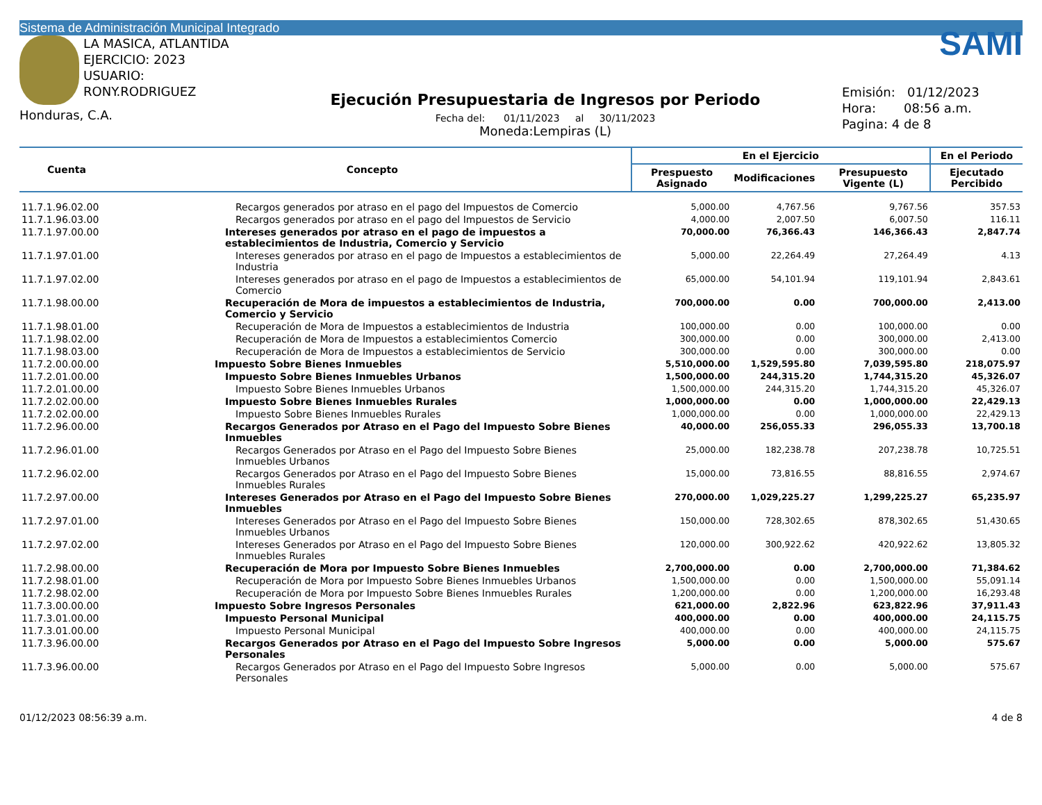Sistema de Administración Municipal Integrado
LA MASICA, ATLANTIDA
EJERCICIO: 2023
USUARIO: RONY.RODRIGUEZ
Honduras, C.A.
Ejecución Presupuestaria de Ingresos por Periodo
Fecha del: 01/11/2023 al 30/11/2023
Moneda:Lempiras (L)
SAMI
Emisión: 01/12/2023
Hora: 08:56 a.m.
Pagina: 4 de 8
| Cuenta | Concepto | En el Ejercicio | | | En el Periodo |
| --- | --- | --- | --- | --- | --- |
| | | Prespuesto Asignado | Modificaciones | Presupuesto Vigente (L) | Ejecutado Percibido |
| 11.7.1.96.02.00 | Recargos generados por atraso en el pago del Impuestos de Comercio | 5,000.00 | 4,767.56 | 9,767.56 | 357.53 |
| 11.7.1.96.03.00 | Recargos generados por atraso en el pago del Impuestos de Servicio | 4,000.00 | 2,007.50 | 6,007.50 | 116.11 |
| 11.7.1.97.00.00 | Intereses generados por atraso en el pago de impuestos a establecimientos de Industria, Comercio y Servicio | 70,000.00 | 76,366.43 | 146,366.43 | 2,847.74 |
| 11.7.1.97.01.00 | Intereses generados por atraso en el pago de Impuestos a establecimientos de Industria | 5,000.00 | 22,264.49 | 27,264.49 | 4.13 |
| 11.7.1.97.02.00 | Intereses generados por atraso en el pago de Impuestos a establecimientos de Comercio | 65,000.00 | 54,101.94 | 119,101.94 | 2,843.61 |
| 11.7.1.98.00.00 | Recuperación de Mora de impuestos a establecimientos de Industria, Comercio y Servicio | 700,000.00 | 0.00 | 700,000.00 | 2,413.00 |
| 11.7.1.98.01.00 | Recuperación de Mora de Impuestos a establecimientos de Industria | 100,000.00 | 0.00 | 100,000.00 | 0.00 |
| 11.7.1.98.02.00 | Recuperación de Mora de Impuestos a establecimientos Comercio | 300,000.00 | 0.00 | 300,000.00 | 2,413.00 |
| 11.7.1.98.03.00 | Recuperación de Mora de Impuestos a establecimientos de Servicio | 300,000.00 | 0.00 | 300,000.00 | 0.00 |
| 11.7.2.00.00.00 | Impuesto Sobre Bienes Inmuebles | 5,510,000.00 | 1,529,595.80 | 7,039,595.80 | 218,075.97 |
| 11.7.2.01.00.00 | Impuesto Sobre Bienes Inmuebles Urbanos | 1,500,000.00 | 244,315.20 | 1,744,315.20 | 45,326.07 |
| 11.7.2.01.00.00 | Impuesto Sobre Bienes Inmuebles Urbanos | 1,500,000.00 | 244,315.20 | 1,744,315.20 | 45,326.07 |
| 11.7.2.02.00.00 | Impuesto Sobre Bienes Inmuebles Rurales | 1,000,000.00 | 0.00 | 1,000,000.00 | 22,429.13 |
| 11.7.2.02.00.00 | Impuesto Sobre Bienes Inmuebles Rurales | 1,000,000.00 | 0.00 | 1,000,000.00 | 22,429.13 |
| 11.7.2.96.00.00 | Recargos Generados por Atraso en el Pago del Impuesto Sobre Bienes Inmuebles | 40,000.00 | 256,055.33 | 296,055.33 | 13,700.18 |
| 11.7.2.96.01.00 | Recargos Generados por Atraso en el Pago del Impuesto Sobre Bienes Inmuebles Urbanos | 25,000.00 | 182,238.78 | 207,238.78 | 10,725.51 |
| 11.7.2.96.02.00 | Recargos Generados por Atraso en el Pago del Impuesto Sobre Bienes Inmuebles Rurales | 15,000.00 | 73,816.55 | 88,816.55 | 2,974.67 |
| 11.7.2.97.00.00 | Intereses Generados por Atraso en el Pago del Impuesto Sobre Bienes Inmuebles | 270,000.00 | 1,029,225.27 | 1,299,225.27 | 65,235.97 |
| 11.7.2.97.01.00 | Intereses Generados por Atraso en el Pago del Impuesto Sobre Bienes Inmuebles Urbanos | 150,000.00 | 728,302.65 | 878,302.65 | 51,430.65 |
| 11.7.2.97.02.00 | Intereses Generados por Atraso en el Pago del Impuesto Sobre Bienes Inmuebles Rurales | 120,000.00 | 300,922.62 | 420,922.62 | 13,805.32 |
| 11.7.2.98.00.00 | Recuperación de Mora por Impuesto Sobre Bienes Inmuebles | 2,700,000.00 | 0.00 | 2,700,000.00 | 71,384.62 |
| 11.7.2.98.01.00 | Recuperación de Mora por Impuesto Sobre Bienes Inmuebles Urbanos | 1,500,000.00 | 0.00 | 1,500,000.00 | 55,091.14 |
| 11.7.2.98.02.00 | Recuperación de Mora por Impuesto Sobre Bienes Inmuebles Rurales | 1,200,000.00 | 0.00 | 1,200,000.00 | 16,293.48 |
| 11.7.3.00.00.00 | Impuesto Sobre Ingresos Personales | 621,000.00 | 2,822.96 | 623,822.96 | 37,911.43 |
| 11.7.3.01.00.00 | Impuesto Personal Municipal | 400,000.00 | 0.00 | 400,000.00 | 24,115.75 |
| 11.7.3.01.00.00 | Impuesto Personal Municipal | 400,000.00 | 0.00 | 400,000.00 | 24,115.75 |
| 11.7.3.96.00.00 | Recargos Generados por Atraso en el Pago del Impuesto Sobre Ingresos Personales | 5,000.00 | 0.00 | 5,000.00 | 575.67 |
| 11.7.3.96.00.00 | Recargos Generados por Atraso en el Pago del Impuesto Sobre Ingresos Personales | 5,000.00 | 0.00 | 5,000.00 | 575.67 |
01/12/2023 08:56:39 a.m. 4 de 8